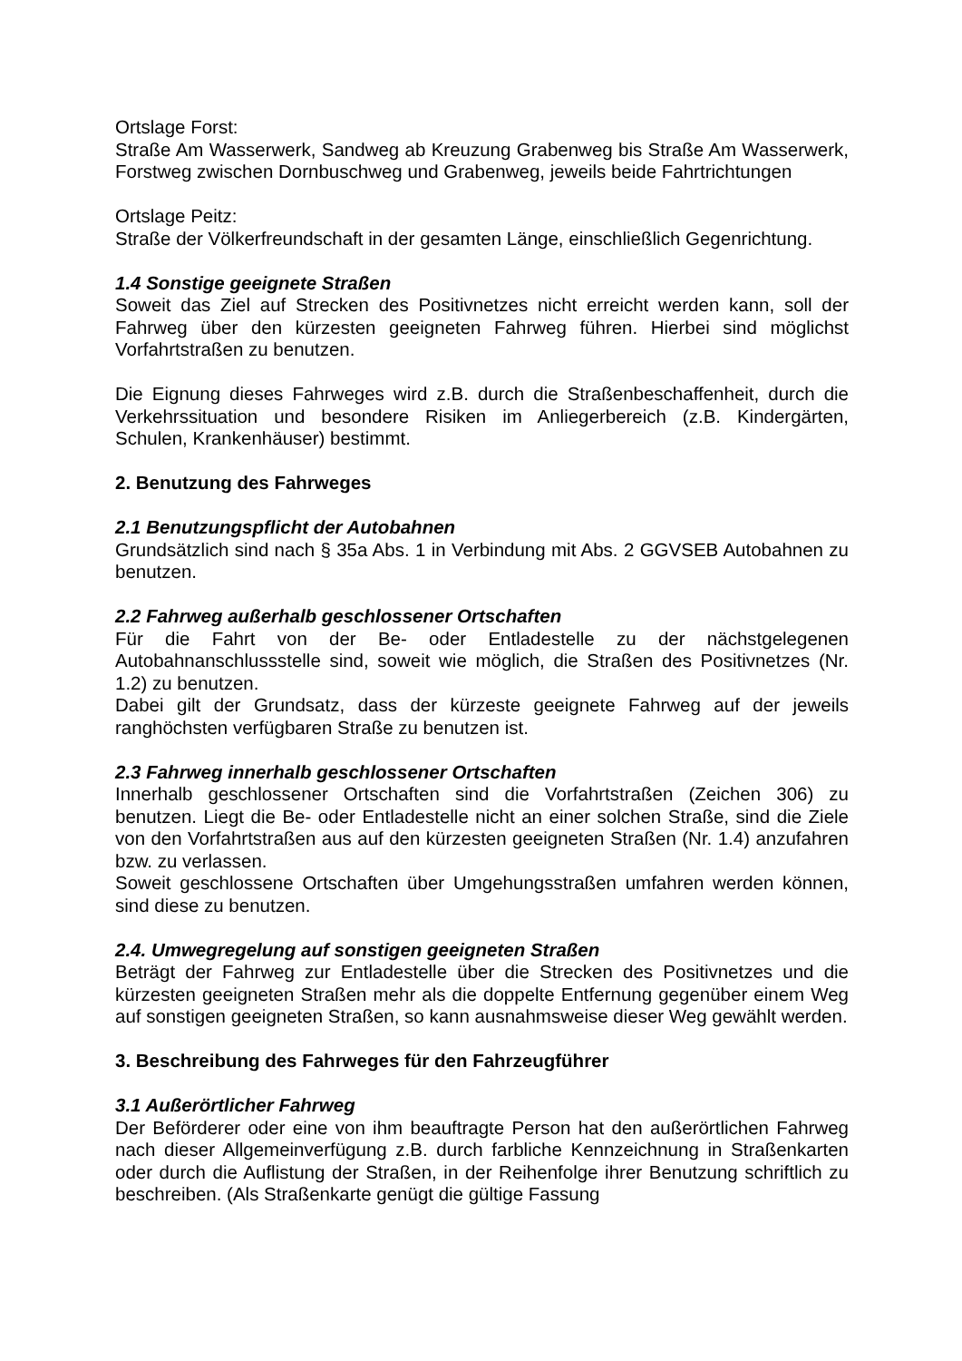Ortslage Forst:
Straße Am Wasserwerk, Sandweg ab Kreuzung Grabenweg bis Straße Am Wasserwerk, Forstweg zwischen Dornbuschweg und Grabenweg, jeweils beide Fahrtrichtungen
Ortslage Peitz:
Straße der Völkerfreundschaft in der gesamten Länge, einschließlich Gegenrichtung.
1.4 Sonstige geeignete Straßen
Soweit das Ziel auf Strecken des Positivnetzes nicht erreicht werden kann, soll der Fahrweg über den kürzesten geeigneten Fahrweg führen. Hierbei sind möglichst Vorfahrtstraßen zu benutzen.
Die Eignung dieses Fahrweges wird z.B. durch die Straßenbeschaffenheit, durch die Verkehrssituation und besondere Risiken im Anliegerbereich (z.B. Kindergärten, Schulen, Krankenhäuser) bestimmt.
2. Benutzung des Fahrweges
2.1 Benutzungspflicht der Autobahnen
Grundsätzlich sind nach § 35a Abs. 1 in Verbindung mit Abs. 2 GGVSEB Autobahnen zu benutzen.
2.2 Fahrweg außerhalb geschlossener Ortschaften
Für die Fahrt von der Be- oder Entladestelle zu der nächstgelegenen Autobahnanschlussstelle sind, soweit wie möglich, die Straßen des Positivnetzes (Nr. 1.2) zu benutzen.
Dabei gilt der Grundsatz, dass der kürzeste geeignete Fahrweg auf der jeweils ranghöchsten verfügbaren Straße zu benutzen ist.
2.3 Fahrweg innerhalb geschlossener Ortschaften
Innerhalb geschlossener Ortschaften sind die Vorfahrtstraßen (Zeichen 306) zu benutzen. Liegt die Be- oder Entladestelle nicht an einer solchen Straße, sind die Ziele von den Vorfahrtstraßen aus auf den kürzesten geeigneten Straßen (Nr. 1.4) anzufahren bzw. zu verlassen.
Soweit geschlossene Ortschaften über Umgehungsstraßen umfahren werden können, sind diese zu benutzen.
2.4. Umwegregelung auf sonstigen geeigneten Straßen
Beträgt der Fahrweg zur Entladestelle über die Strecken des Positivnetzes und die kürzesten geeigneten Straßen mehr als die doppelte Entfernung gegenüber einem Weg auf sonstigen geeigneten Straßen, so kann ausnahmsweise dieser Weg gewählt werden.
3. Beschreibung des Fahrweges für den Fahrzeugführer
3.1 Außerörtlicher Fahrweg
Der Beförderer oder eine von ihm beauftragte Person hat den außerörtlichen Fahrweg nach dieser Allgemeinverfügung z.B. durch farbliche Kennzeichnung in Straßenkarten oder durch die Auflistung der Straßen, in der Reihenfolge ihrer Benutzung schriftlich zu beschreiben. (Als Straßenkarte genügt die gültige Fassung